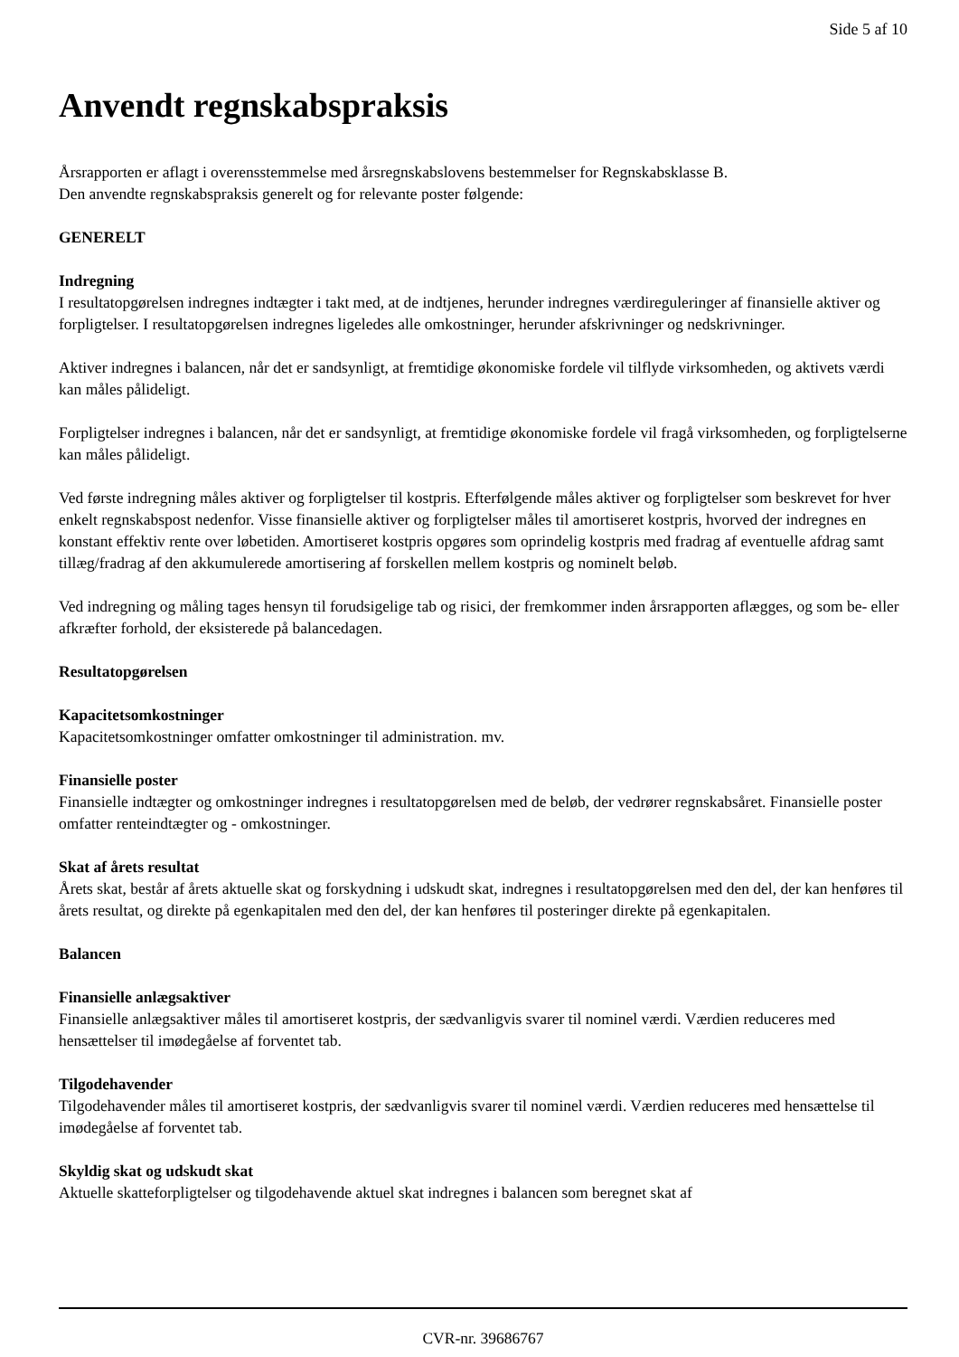Side 5 af 10
Anvendt regnskabspraksis
Årsrapporten er aflagt i overensstemmelse med årsregnskabslovens bestemmelser for Regnskabsklasse B.
Den anvendte regnskabspraksis generelt og for relevante poster følgende:
GENERELT
Indregning
I resultatopgørelsen indregnes indtægter i takt med, at de indtjenes, herunder indregnes værdireguleringer af finansielle aktiver og forpligtelser. I resultatopgørelsen indregnes ligeledes alle omkostninger, herunder afskrivninger og nedskrivninger.
Aktiver indregnes i balancen, når det er sandsynligt, at fremtidige økonomiske fordele vil tilflyde virksomheden, og aktivets værdi kan måles pålideligt.
Forpligtelser indregnes i balancen, når det er sandsynligt, at fremtidige økonomiske fordele vil fragå virksomheden, og forpligtelserne kan måles pålideligt.
Ved første indregning måles aktiver og forpligtelser til kostpris. Efterfølgende måles aktiver og forpligtelser som beskrevet for hver enkelt regnskabspost nedenfor. Visse finansielle aktiver og forpligtelser måles til amortiseret kostpris, hvorved der indregnes en konstant effektiv rente over løbetiden. Amortiseret kostpris opgøres som oprindelig kostpris med fradrag af eventuelle afdrag samt tillæg/fradrag af den akkumulerede amortisering af forskellen mellem kostpris og nominelt beløb.
Ved indregning og måling tages hensyn til forudsigelige tab og risici, der fremkommer inden årsrapporten aflægges, og som be- eller afkræfter forhold, der eksisterede på balancedagen.
Resultatopgørelsen
Kapacitetsomkostninger
Kapacitetsomkostninger omfatter omkostninger til administration. mv.
Finansielle poster
Finansielle indtægter og omkostninger indregnes i resultatopgørelsen med de beløb, der vedrører regnskabsåret. Finansielle poster omfatter renteindtægter og - omkostninger.
Skat af årets resultat
Årets skat, består af årets aktuelle skat og forskydning i udskudt skat, indregnes i resultatopgørelsen med den del, der kan henføres til årets resultat, og direkte på egenkapitalen med den del, der kan henføres til posteringer direkte på egenkapitalen.
Balancen
Finansielle anlægsaktiver
Finansielle anlægsaktiver måles til amortiseret kostpris, der sædvanligvis svarer til nominel værdi. Værdien reduceres med hensættelser til imødegåelse af forventet tab.
Tilgodehavender
Tilgodehavender måles til amortiseret kostpris, der sædvanligvis svarer til nominel værdi. Værdien reduceres med hensættelse til imødegåelse af forventet tab.
Skyldig skat og udskudt skat
Aktuelle skatteforpligtelser og tilgodehavende aktuel skat indregnes i balancen som beregnet skat af
CVR-nr. 39686767